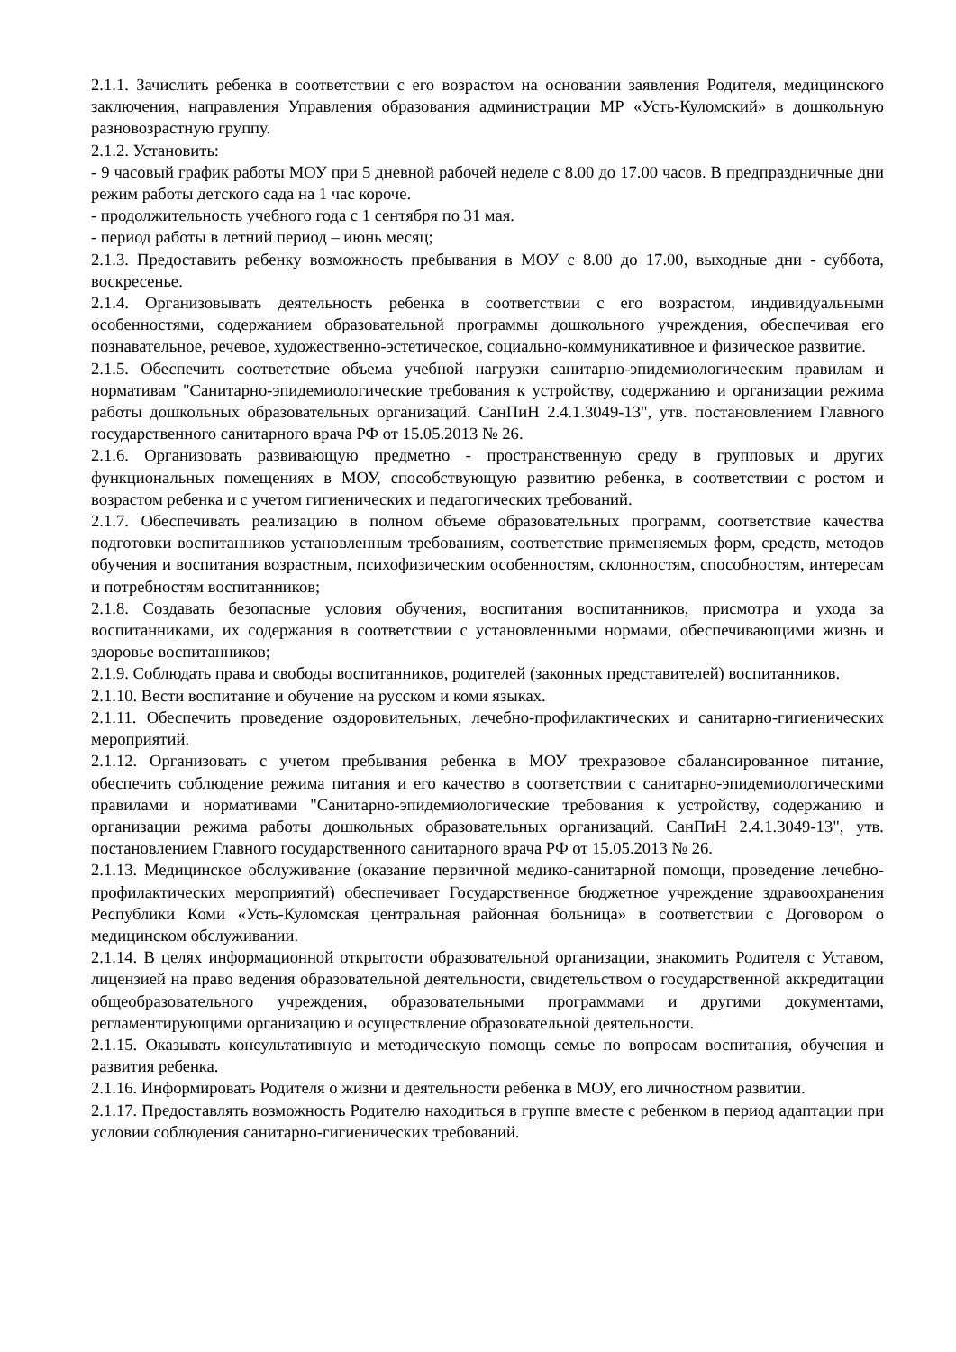2.1.1. Зачислить ребенка в соответствии с его возрастом на основании заявления Родителя, медицинского заключения, направления Управления образования администрации МР «Усть-Куломский» в дошкольную разновозрастную группу.
2.1.2. Установить:
- 9 часовый график работы МОУ при 5 дневной рабочей неделе с 8.00 до 17.00 часов. В предпраздничные дни режим работы детского сада на 1 час короче.
- продолжительность учебного года с 1 сентября по 31 мая.
- период работы в летний период – июнь месяц;
2.1.3. Предоставить ребенку возможность пребывания в МОУ с 8.00 до 17.00, выходные дни - суббота, воскресенье.
2.1.4. Организовывать деятельность ребенка в соответствии с его возрастом, индивидуальными особенностями, содержанием образовательной программы дошкольного учреждения, обеспечивая его познавательное, речевое, художественно-эстетическое, социально-коммуникативное и физическое развитие.
2.1.5. Обеспечить соответствие объема учебной нагрузки санитарно-эпидемиологическим правилам и нормативам "Санитарно-эпидемиологические требования к устройству, содержанию и организации режима работы дошкольных образовательных организаций. СанПиН 2.4.1.3049-13", утв. постановлением Главного государственного санитарного врача РФ от 15.05.2013 № 26.
2.1.6. Организовать развивающую предметно - пространственную среду в групповых и других функциональных помещениях в МОУ, способствующую развитию ребенка, в соответствии с ростом и возрастом ребенка и с учетом гигиенических и педагогических требований.
2.1.7. Обеспечивать реализацию в полном объеме образовательных программ, соответствие качества подготовки воспитанников установленным требованиям, соответствие применяемых форм, средств, методов обучения и воспитания возрастным, психофизическим особенностям, склонностям, способностям, интересам и потребностям воспитанников;
2.1.8. Создавать безопасные условия обучения, воспитания воспитанников, присмотра и ухода за воспитанниками, их содержания в соответствии с установленными нормами, обеспечивающими жизнь и здоровье воспитанников;
2.1.9. Соблюдать права и свободы воспитанников, родителей (законных представителей) воспитанников.
2.1.10. Вести воспитание и обучение на русском и коми языках.
2.1.11. Обеспечить проведение оздоровительных, лечебно-профилактических и санитарно-гигиенических мероприятий.
2.1.12. Организовать с учетом пребывания ребенка в МОУ трехразовое сбалансированное питание, обеспечить соблюдение режима питания и его качество в соответствии с санитарно-эпидемиологическими правилами и нормативами "Санитарно-эпидемиологические требования к устройству, содержанию и организации режима работы дошкольных образовательных организаций. СанПиН 2.4.1.3049-13", утв. постановлением Главного государственного санитарного врача РФ от 15.05.2013 № 26.
2.1.13. Медицинское обслуживание (оказание первичной медико-санитарной помощи, проведение лечебно-профилактических мероприятий) обеспечивает Государственное бюджетное учреждение здравоохранения Республики Коми «Усть-Куломская центральная районная больница» в соответствии с Договором о медицинском обслуживании.
2.1.14. В целях информационной открытости образовательной организации, знакомить Родителя с Уставом, лицензией на право ведения образовательной деятельности, свидетельством о государственной аккредитации общеобразовательного учреждения, образовательными программами и другими документами, регламентирующими организацию и осуществление образовательной деятельности.
2.1.15. Оказывать консультативную и методическую помощь семье по вопросам воспитания, обучения и развития ребенка.
2.1.16. Информировать Родителя о жизни и деятельности ребенка в МОУ, его личностном развитии.
2.1.17. Предоставлять возможность Родителю находиться в группе вместе с ребенком в период адаптации при условии соблюдения санитарно-гигиенических требований.